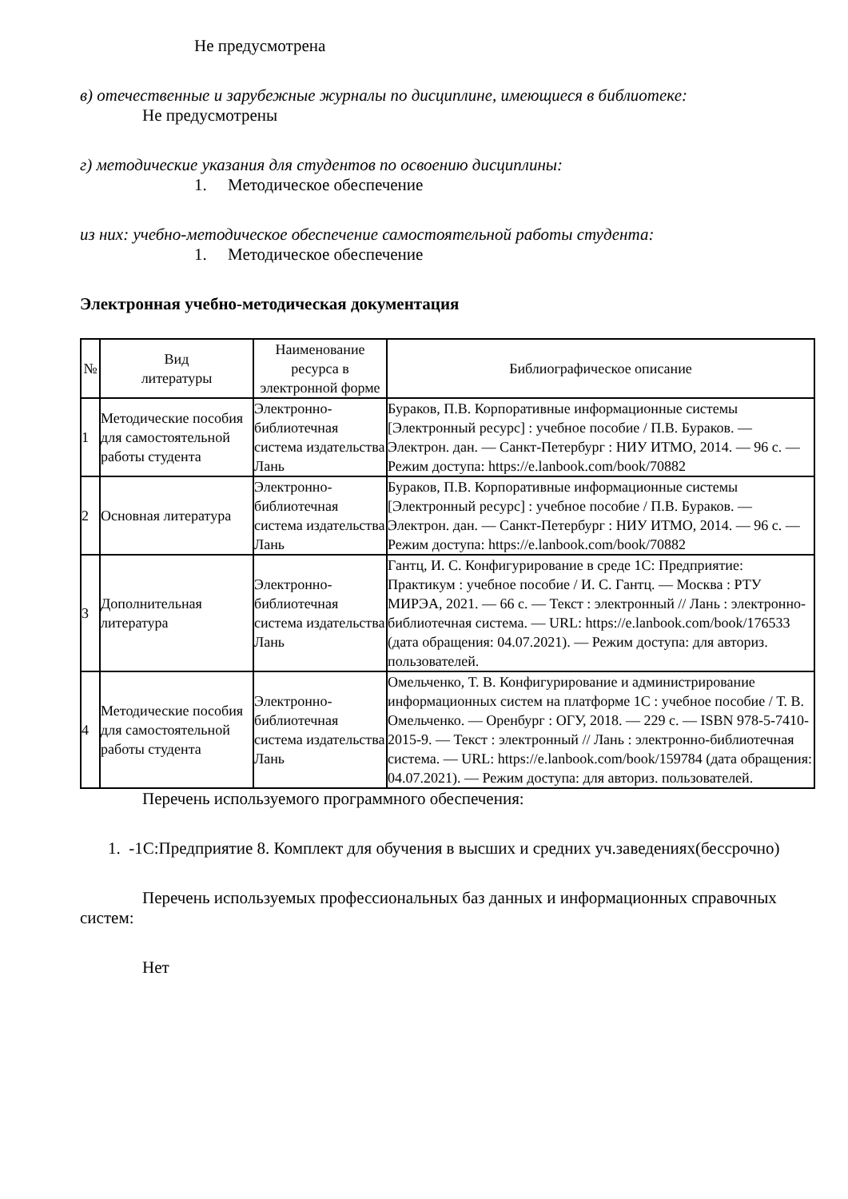Не предусмотрена
в) отечественные и зарубежные журналы по дисциплине, имеющиеся в библиотеке:
Не предусмотрены
г) методические указания для студентов по освоению дисциплины:
1. Методическое обеспечение
из них: учебно-методическое обеспечение самостоятельной работы студента:
1. Методическое обеспечение
Электронная учебно-методическая документация
| № | Вид литературы | Наименование ресурса в электронной форме | Библиографическое описание |
| --- | --- | --- | --- |
| 1 | Методические пособия для самостоятельной работы студента | Электронно-библиотечная система издательства Лань | Бураков, П.В. Корпоративные информационные системы [Электронный ресурс] : учебное пособие / П.В. Бураков. — Электрон. дан. — Санкт-Петербург : НИУ ИТМО, 2014. — 96 с. — Режим доступа: https://e.lanbook.com/book/70882 |
| 2 | Основная литература | Электронно-библиотечная система издательства Лань | Бураков, П.В. Корпоративные информационные системы [Электронный ресурс] : учебное пособие / П.В. Бураков. — Электрон. дан. — Санкт-Петербург : НИУ ИТМО, 2014. — 96 с. — Режим доступа: https://e.lanbook.com/book/70882 |
| 3 | Дополнительная литература | Электронно-библиотечная система издательства Лань | Гантц, И. С. Конфигурирование в среде 1С: Предприятие: Практикум : учебное пособие / И. С. Гантц. — Москва : РТУ МИРЭА, 2021. — 66 с. — Текст : электронный // Лань : электронно-библиотечная система. — URL: https://e.lanbook.com/book/176533 (дата обращения: 04.07.2021). — Режим доступа: для авториз. пользователей. |
| 4 | Методические пособия для самостоятельной работы студента | Электронно-библиотечная система издательства Лань | Омельченко, Т. В. Конфигурирование и администрирование информационных систем на платформе 1С : учебное пособие / Т. В. Омельченко. — Оренбург : ОГУ, 2018. — 229 с. — ISBN 978-5-7410-2015-9. — Текст : электронный // Лань : электронно-библиотечная система. — URL: https://e.lanbook.com/book/159784 (дата обращения: 04.07.2021). — Режим доступа: для авториз. пользователей. |
Перечень используемого программного обеспечения:
1. -1С:Предприятие 8. Комплект для обучения в высших и средних уч.заведениях(бессрочно)
Перечень используемых профессиональных баз данных и информационных справочных систем:
Нет